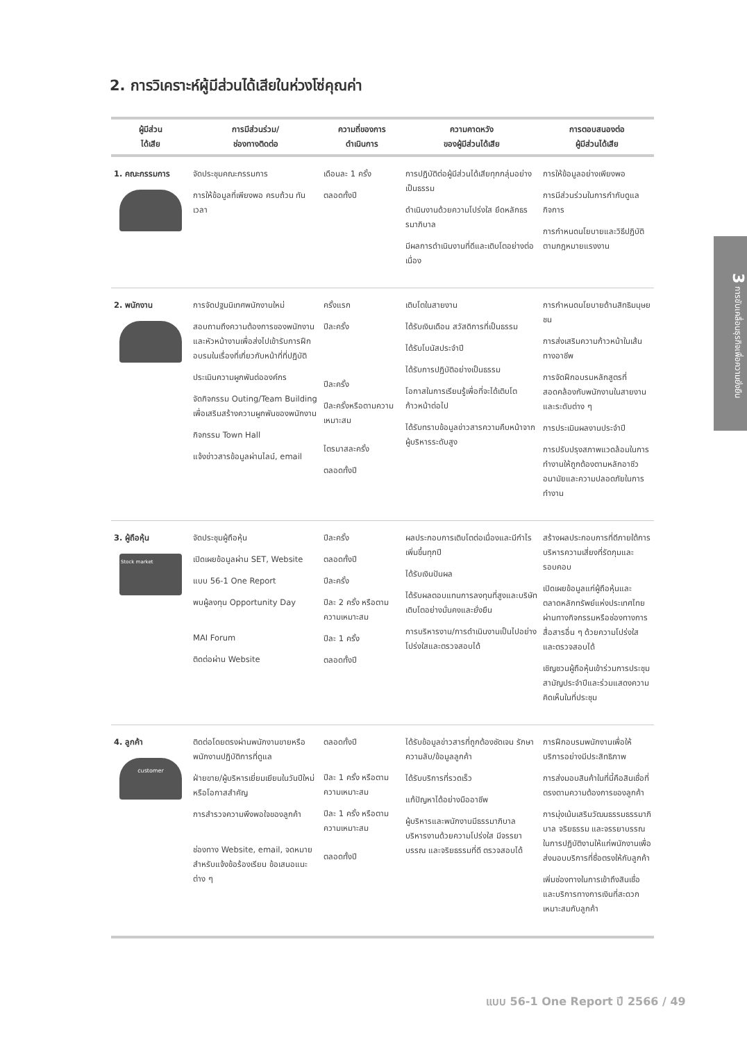2. การวิเคราะห์ผู้มีส่วนได้เสียในห่วงโซ่คุณค่า
3 การขับเคลื่อนธุรกิจเพื่อความยั่งยืน
| ผู้มีส่วน ได้เสีย | การมีส่วนร่วม/ ช่องทางติดต่อ | ความถี่ของการ ดำเนินการ | ความคาดหวัง ของผู้มีส่วนได้เสีย | การตอบสนองต่อ ผู้มีส่วนได้เสีย |
| --- | --- | --- | --- | --- |
| 1. คณะกรรมการ | จัดประชุมคณะกรรมการ การให้ข้อมูลที่เพียงพอ ครบถ้วน ทันเวลา | เดือนละ 1 ครั้ง ตลอดทั้งปี | การปฏิบัติต่อผู้มีส่วนได้เสียทุกกลุ่มอย่างเป็นธรรม ดำเนินงานด้วยความโปร่งใส ยึดหลักธรรมาภิบาล มีผลการดำเนินงานที่ดีและเติบโตอย่างต่อเนื่อง | การให้ข้อมูลอย่างเพียงพอ การมีส่วนร่วมในการกำกับดูแลกิจการ การกำหนดนโยบายและวิธีปฏิบัติตามกฎหมายแรงงาน |
| 2. พนักงาน | การจัดปฐมนิเทศพนักงานใหม่ สอบถามถึงความต้องการของพนักงานและหัวหน้างานเพื่อส่งไปเข้ารับการฝึกอบรมในเรื่องที่เกี่ยวกับหน้าที่ที่ปฏิบัติ ประเมินความผูกพันต่อองค์กร จัดกิจกรรม Outing/Team Building เพื่อเสริมสร้างความผูกพันของพนักงาน กิจกรรม Town Hall แจ้งข่าวสารข้อมูลผ่านไลน์, email | ครั้งแรก ปีละครั้ง ปีละครั้ง ปีละครั้งหรือตามความเหมาะสม ไตรมาสละครั้ง ตลอดทั้งปี | เติบโตในสายงาน ได้รับเงินเดือน สวัสดิการที่เป็นธรรม ได้รับโบนัสประจำปี ได้รับการปฏิบัติอย่างเป็นธรรม โอกาสในการเรียนรู้เพื่อที่จะได้เติบโตก้าวหน้าต่อไป ได้รับทราบข้อมูลข่าวสารความคืบหน้าจากผู้บริหารระดับสูง | การกำหนดนโยบายด้านสิทธิมนุษยชน การส่งเสริมความก้าวหน้าในเส้นทางอาชีพ การจัดฝึกอบรมหลักสูตรที่สอดคล้องกับพนักงานในสายงานและระดับต่าง ๆ การประเมินผลงานประจำปี การปรับปรุงสภาพแวดล้อมในการทำงานให้ถูกต้องตามหลักอาชีวอนามัยและความปลอดภัยในการทำงาน |
| 3. ผู้ถือหุ้น Stock market | จัดประชุมผู้ถือหุ้น เปิดเผยข้อมูลผ่าน SET, Website แบบ 56-1 One Report พบผู้ลงทุน Opportunity Day MAI Forum ติดต่อผ่าน Website | ปีละครั้ง ตลอดทั้งปี ปีละครั้ง ปีละ 2 ครั้ง หรือตามความเหมาะสม ปีละ 1 ครั้ง ตลอดทั้งปี | ผลประกอบการเติบโตต่อเนื่องและมีกำไรเพิ่มขึ้นทุกปี ได้รับเงินปันผล ได้รับผลตอบแทนการลงทุนที่สูงและบริษัทเติบโตอย่างมั่นคงและยั่งยืน การบริหารงาน/การดำเนินงานเป็นไปอย่างโปร่งใสและตรวจสอบได้ | สร้างผลประกอบการที่ดีภายใต้การบริหารความเสี่ยงที่รัดกุมและรอบคอบ เปิดเผยข้อมูลแก่ผู้ถือหุ้นและตลาดหลักทรัพย์แห่งประเทศไทย ผ่านทางกิจกรรมหรือช่องทางการสื่อสารอื่น ๆ ด้วยความโปร่งใสและตรวจสอบได้ เชิญชวนผู้ถือหุ้นเข้าร่วมการประชุมสามัญประจำปีและร่วมแสดงความคิดเห็นในที่ประชุม |
| 4. ลูกค้า customer | ติดต่อโดยตรงผ่านพนักงานขายหรือพนักงานปฏิบัติการที่ดูแล ฝ่ายขาย/ผู้บริหารเยี่ยมเยียนในวันปีใหม่หรือโอกาสสำคัญ การสำรวจความพึงพอใจของลูกค้า ช่องทาง Website, email, จดหมาย สำหรับแจ้งข้อร้องเรียน ข้อเสนอแนะต่าง ๆ | ตลอดทั้งปี ปีละ 1 ครั้ง หรือตามความเหมาะสม ปีละ 1 ครั้ง หรือตามความเหมาะสม ตลอดทั้งปี | ได้รับข้อมูลข่าวสารที่ถูกต้องชัดเจน รักษาความลับ/ข้อมูลลูกค้า ได้รับบริการที่รวดเร็ว แก้ปัญหาได้อย่างมืออาชีพ ผู้บริหารและพนักงานมีธรรมาภิบาล บริหารงานด้วยความโปร่งใส มีจรรยาบรรณ และจริยธรรมที่ดี ตรวจสอบได้ | การฝึกอบรมพนักงานเพื่อให้บริการอย่างมีประสิทธิภาพ การส่งมอบสินค้าในที่นี้คือสินเชื่อที่ตรงตามความต้องการของลูกค้า การมุ่งเน้นเสริมวัฒนธรรมธรรมาภิบาล จริยธรรม และจรรยาบรรณในการปฏิบัติงานให้แก่พนักงานเพื่อส่งมอบบริการที่ซื่อตรงให้กับลูกค้า เพิ่มช่องทางในการเข้าถึงสินเชื่อและบริการทางการเงินที่สะดวกเหมาะสมกับลูกค้า |
แบบ 56-1 One Report ปี 2566 / 49